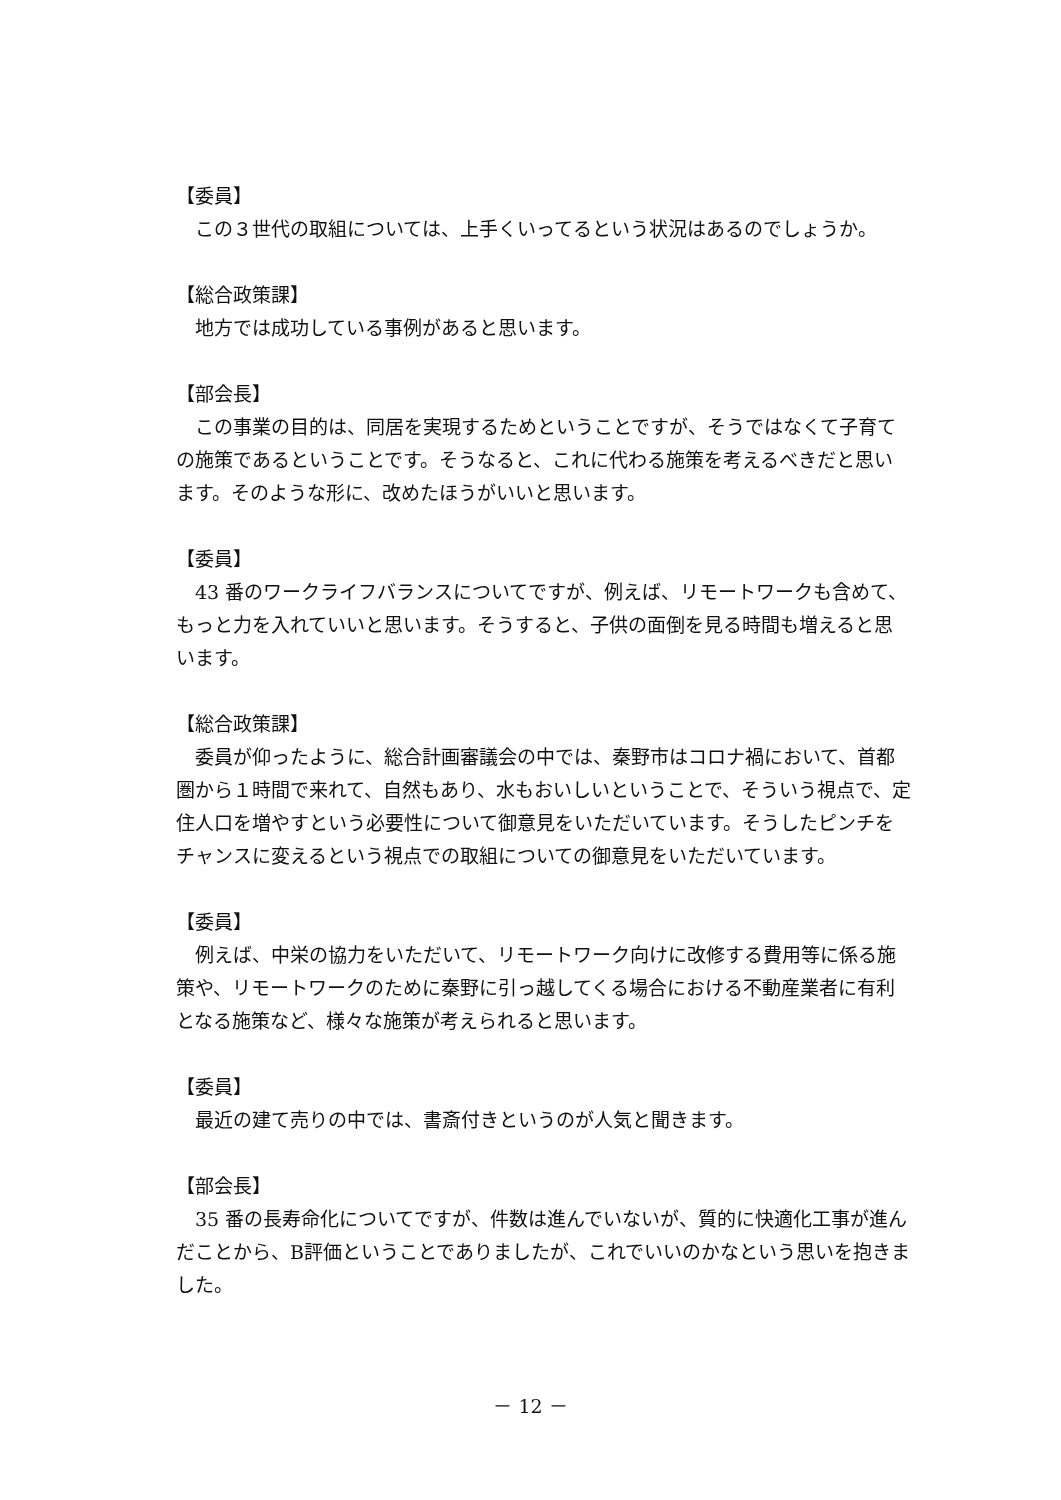【委員】
この３世代の取組については、上手くいってるという状況はあるのでしょうか。
【総合政策課】
地方では成功している事例があると思います。
【部会長】
この事業の目的は、同居を実現するためということですが、そうではなくて子育ての施策であるということです。そうなると、これに代わる施策を考えるべきだと思います。そのような形に、改めたほうがいいと思います。
【委員】
43 番のワークライフバランスについてですが、例えば、リモートワークも含めて、もっと力を入れていいと思います。そうすると、子供の面倒を見る時間も増えると思います。
【総合政策課】
委員が仰ったように、総合計画審議会の中では、秦野市はコロナ禍において、首都圏から１時間で来れて、自然もあり、水もおいしいということで、そういう視点で、定住人口を増やすという必要性について御意見をいただいています。そうしたピンチをチャンスに変えるという視点での取組についての御意見をいただいています。
【委員】
例えば、中栄の協力をいただいて、リモートワーク向けに改修する費用等に係る施策や、リモートワークのために秦野に引っ越してくる場合における不動産業者に有利となる施策など、様々な施策が考えられると思います。
【委員】
最近の建て売りの中では、書斎付きというのが人気と聞きます。
【部会長】
35 番の長寿命化についてですが、件数は進んでいないが、質的に快適化工事が進んだことから、B評価ということでありましたが、これでいいのかなという思いを抱きました。
－ 12 －